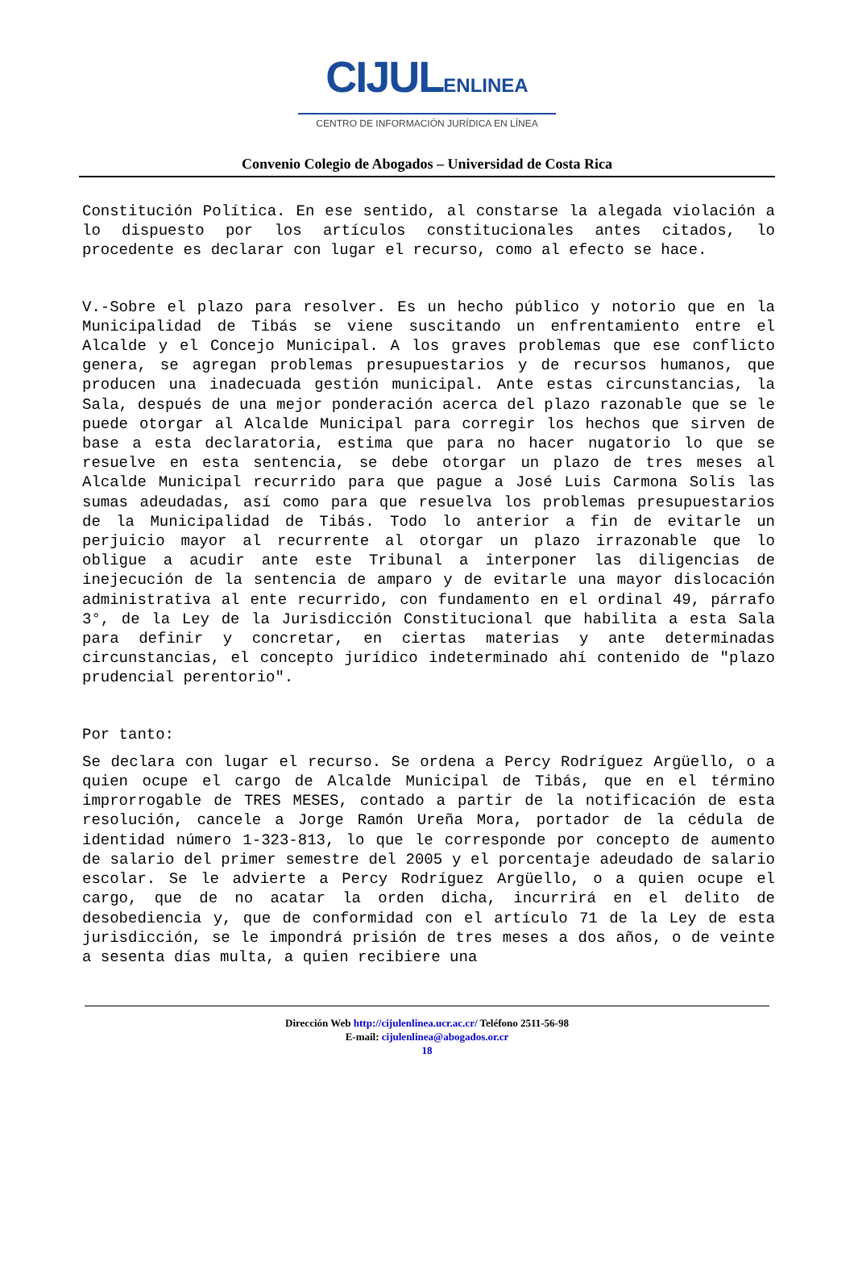CIJULENLINEA
CENTRO DE INFORMACIÓN JURÍDICA EN LÍNEA
Convenio Colegio de Abogados – Universidad de Costa Rica
Constitución Política. En ese sentido, al constarse la alegada violación a lo dispuesto por los artículos constitucionales antes citados, lo procedente es declarar con lugar el recurso, como al efecto se hace.
V.-Sobre el plazo para resolver. Es un hecho público y notorio que en la Municipalidad de Tibás se viene suscitando un enfrentamiento entre el Alcalde y el Concejo Municipal. A los graves problemas que ese conflicto genera, se agregan problemas presupuestarios y de recursos humanos, que producen una inadecuada gestión municipal. Ante estas circunstancias, la Sala, después de una mejor ponderación acerca del plazo razonable que se le puede otorgar al Alcalde Municipal para corregir los hechos que sirven de base a esta declaratoria, estima que para no hacer nugatorio lo que se resuelve en esta sentencia, se debe otorgar un plazo de tres meses al Alcalde Municipal recurrido para que pague a José Luis Carmona Solís las sumas adeudadas, así como para que resuelva los problemas presupuestarios de la Municipalidad de Tibás. Todo lo anterior a fin de evitarle un perjuicio mayor al recurrente al otorgar un plazo irrazonable que lo obligue a acudir ante este Tribunal a interponer las diligencias de inejecución de la sentencia de amparo y de evitarle una mayor dislocación administrativa al ente recurrido, con fundamento en el ordinal 49, párrafo 3°, de la Ley de la Jurisdicción Constitucional que habilita a esta Sala para definir y concretar, en ciertas materias y ante determinadas circunstancias, el concepto jurídico indeterminado ahí contenido de "plazo prudencial perentorio".
Por tanto:
Se declara con lugar el recurso. Se ordena a Percy Rodríguez Argüello, o a quien ocupe el cargo de Alcalde Municipal de Tibás, que en el término improrrogable de TRES MESES, contado a partir de la notificación de esta resolución, cancele a Jorge Ramón Ureña Mora, portador de la cédula de identidad número 1-323-813, lo que le corresponde por concepto de aumento de salario del primer semestre del 2005 y el porcentaje adeudado de salario escolar. Se le advierte a Percy Rodríguez Argüello, o a quien ocupe el cargo, que de no acatar la orden dicha, incurrirá en el delito de desobediencia y, que de conformidad con el artículo 71 de la Ley de esta jurisdicción, se le impondrá prisión de tres meses a dos años, o de veinte a sesenta días multa, a quien recibiere una
Dirección Web http://cijulenlinea.ucr.ac.cr/ Teléfono 2511-56-98
E-mail: cijulenlinea@abogados.or.cr
18